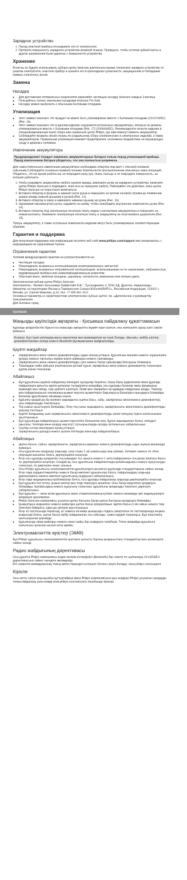Зарядное устройство
1. Перед очисткой прибора отсоедините его от электросети.
2. Протрите поверхность зарядного устройства влажной тканью. Проверьте, чтобы остатки зубной пасты и другие загрязнения были удалены с поверхности устройства.
Хранение
Если вы не будете использовать зубную щетку Sonicare длительное время, отключите зарядное устройство от розетки электросети, очистите прибор и храните его в прохладном сухом месте, защищенном от попадания прямых солнечных лучей.
Замена
Насадка
Для достижения оптимальных результатов заменяйте чистящую насадку Sonicare каждые 3 месяца.
Пользуйтесь только сменными насадками Sonicare For Kids.
Насадку можно выбросить с обычными бытовыми отходами.
Утилизация
Этот символ означает, что продукт не может быть утилизирован вместе с бытовыми отходами (2012/19/EC) (Рис. 16).
Этот символ означает, что в данном изделии содержатся встроенные аккумуляторы, которые не должны утилизироваться вместе с бытовыми отходами (Рис. 17) (2006/66/EC). Рекомендуется отнести изделие в специализированный пункт сбора или сервисный центр Philips, где вам помогут извлечь аккумулятор.
Соблюдайте правила своей страны по раздельному сбору электрических и электронных изделий, а также аккумуляторов. Правильная утилизация поможет предотвратить негативное воздействие на окружающую среду и здоровье человека.
Извлечение аккумулятора
Предупреждение! Следует извлекать аккумуляторные батареи только перед утилизацией прибора. Перед извлечением батареи убедитесь, что она полностью разряжена.
Для самостоятельного извлечения аккумулятора необходима отвертка под винт с плоской головкой (обычная).Соблюдайте основные правила техники безопасности при выполнении описанных ниже операций. Убедитесь, что во время работы вы не повредите кожу рук, глаза, пальцы и не повредите поверхность, на которой работаете.
1. Чтобы разрядить аккумулятор любого уровня заряда, извлеките ручку из зарядного устройства, включите щетку Philips Sonicare и подождите, пока она не прекратит работу. Повторяйте это действие, пока щетка Philips Sonicare не перестанет включаться.
2. Вставьте отвертку в прорезь в нижней части ручки и поверните ее против часовой стрелки до появления зазора между нижней крышкой и ручкой (Рис. 12).
3. Вставьте отвертку в зазор и извлеките нижнюю крышку из ручки (Рис. 13).
4. Удерживая перевернутую ручку, надавите на шейку, чтобы освободить внутренние компоненты ручки (Рис. 14).
5. Вставьте отвертку под электронную печатную плату рядом с контактами аккумулятора и поверните ее, ломая контакты. Извлеките электронную печатную плату и аккумулятор из пластикового держателя (Рис. 15).
Теперь аккумулятор, а также остальные компоненты изделия могут быть утилизированы соответствующим образом.
Гарантия и поддержка
Для получения поддержки или информации посетите веб-сайт www.philips.com/support или ознакомьтесь с информацией на гарантийном талоне.
Ограничения гарантии
Условия международной гарантии не распространяются на:
Чистящие насадки.
Повреждения, вызванные использованием неавторизованных запчастей.
Повреждения, вызванные неправильной эксплуатацией, использованием не по назначению, небрежностью, модификацией прибора или неквалифицированным ремонтом.
Обычный износ, включая трещины, царапины, потертости, изменение или потерю цвета.
Электрическая зубная щетка Philips Sonicare
Изготовитель: “Филипс Консьюмер Лайфстайл Б.В.”, Туссендиепен 4, 9206 АД, Драхтен, Нидерланды.
Импортер на территорию России и Таможенного Союза:ООО«ФИЛИПС», Российская Федерация, 123022 г. Москва, ул. Сергея Макеева, д.13, тел. +7 495 961-1111.
Основные параметры и характеристики электрических зубных щеток: см. «Дополнение к руководству пользователя».
Для бытовых нужд.
Қазақша
Маңызды қауіпсіздік ақпараты - Қосымша пайдалану құжаттамасын
Құралды қолданбастан бұрын осы маңызды ақпаратты мұқият оқып шығып, оны келешекте қарау үшін сақтап қойыңыз.
Ескерту: Бұл түрлі үлгілердің көрсе-көрсетілер мен мүмкіндіктері әр түрлі болады. Мысалы, кейбір үлгілер дезинфекторемен келеді немесе Bluetooth функциясымен жабдықталады.
Қауіпті жағдайлар
Зарядтағышты және немесе дезинфекторды судан алшақ ұстаңыз. Құрылғыны ваннаға немесе шұңғылшаға құлауы немесе тартылуы мүмкін жерге қоймаңыз немесе сақтамаңыз.
Зарядтағышты және немесе дезинфекторды суға немесе басқа сұйықтыққа батырушы болмаңыз.
Тазалаудан кейін қабырға розеткасына қоспай тұрып, зарядтағыш және немесе дезинфектор толығымен құрғақ екенін тексеріңіз.
Абайлаңыз
Бұл құрылғыны қауіпсіз пайдалану жөніндегі нұсқаулар берілген, басқа біреу қадағалаған және құралды пайдалануға қатысты қаупін-қатерлер түсіндірілген жағдайда, осы құралды балалар және физикалық мүмкіндігі мен ойлау, сезу қабілеті шектеулі, білімі мен тәжірибесі аз адамдар пайдалана алады. Тазалау мен пайдаланушыға техникалық қызмет көрсету қызметтерін бақылаусыз балаларға орындауға болмайды.
Балалар құрылғымен ойнамауы керек.
Құрылғы қандай да бір жолмен зақымдалса (щетка басы, сабы, зарядтағыш және/немесе дезинфектор), оны пайдалануды тоқтатыңыз.
Тоқ сымын ауыстыруға болмайды. Егер тоқ сымы зақымдалса, зарядтағышты және/немесе дезинфекторды қоқысқа тастаңыз.
Қауіпті болдырмау үшін зарядтағышты және/немесе дезинфекторды үнемі түпнұсқа түріне жататынымен ауыстырыңыз.
Бұл құрылғыда пайдаланушы қызмет көрсететін бөлшектер жоқ. Құрал зақымдалған болса, елгіңдегі (мысалы: 'Кепілдік және қолдау көрсету') тұтынушыларды қолдау орталығына хабарласыңыз.
Сыртқы ыстық жерлерден аулақ ұстаңыз.
Зарядтағышты далада немесе қызған беттердің жанында пайдаланбаңыз.
Абайлаңыз
Щетка басын, сабын, зарядтағышты, зарядтағыш қақпағын немесе дезинфекторды ыдыс жуғыш машинада жумаңыз.
Осы құрылғыны қолданар алдында, егер соңғы 2 ай шамасында жақ сүйекке, бетіңізге немесе тіс етіне операция жасалған болса, дәрігеріңізбен кеңесіңіз.
Егер осы құралды қолданған соң шамадан тыс қанаса немесе 1 апта пайдаланған соң қанау жалғаса берсе, тіс дәрігеріңізбен кеңесіңіз. Сондай-ақ, осы құрылғыны пайдаланғанда қолайсыздықты немесе ауырсынуды сезінсеңіз, тіс дәрігеріне кеңес алыңыз.
Осы Philips құрылғысы электромагниттік құрылғыларға арналған қауіпсіздік стандарттарына сәйкес келеді. Егер сізде кардиостимулятор немесе басқа имплант құрылғылар болса, пайдаланудың алдында дәрігеріңізбен немесе имплант құрылғының өндірушісі хабарласыңыз.
Егер сізде медициналық проблемалар болса, осы құралды пайдаланар алдында дәрігеріңізбен кеңесіңіз.
Бұл құрылғы тек тістер, қызыл иектер мен тілді тазалауға арналған. Оны басқа мақсатпен қолдануға болмайды. Қолайсыздық немесе ауырсыну сезінсеңіз, құрылғыны қолдануды тоқтатып, дәрігерге хабарласыңыз.
Бұл құрылғы — жеке күтім құрылғысы және стоматологиялық күтімге немесе мекемеде көп емделушілерге қолдануға арналмаған.
Philips Sonicare компаниясы ұсынған щетка басынан басқа щетка бастарын қолдануға болмайды.
Қыжыртқыш жақышпен немесе майысқан щетка басын қолданбаңыз. Щетка басын 3 ай сайын немесе тозу белгілері байқалса, одан да ертерек ауыстырыңыз.
Егер тіс пастасында пероксид, ас немесе екі көмір қышқылды содасы (әкартатын тіс пасталарында кеңінен кездеседі) болса, щетка басын әрбір пайдаланған соң сабынды, сумен мұқият тазалаңыз. Бұл пластиктің шытынауынан қорғайды.
Құрылғында эфир майлары немесе кокос майы бар өнімдерге тигізбеңіз. Тиген жағдайда құрылғыға шағылыны орнынан шығып кетуі мүмкін.
Электромагниттік өрістер (ЭМӨ)
Бұл Philips құрылғысы электромагниттік өрістерге қатысты барлық қолданыстағы стандарттар мен ережелерге сәйкес келеді.
Радио жабдығының директивасы
Осы құжатта Philips компаниясы радио желілік интерфейсі (Bluetooth) бар электр тіс щеткалары 2014/53/EU директивасына сәйкес екендігін мәлімдейді.
ЕО сәйкестік мәлімдемесінің толық мәтіні төмендегі интернет бетінен алуға болады: www.philips.com/support.
Кіріспе
Осы затты сатып алуыңызбен құттықтаймыз және Philips компаниясына қош келдіңіз! Philips ұсынатын қолдауды толық пайдалану үшін өнімді www.philips.com/welcome торабында тіркеңіз.